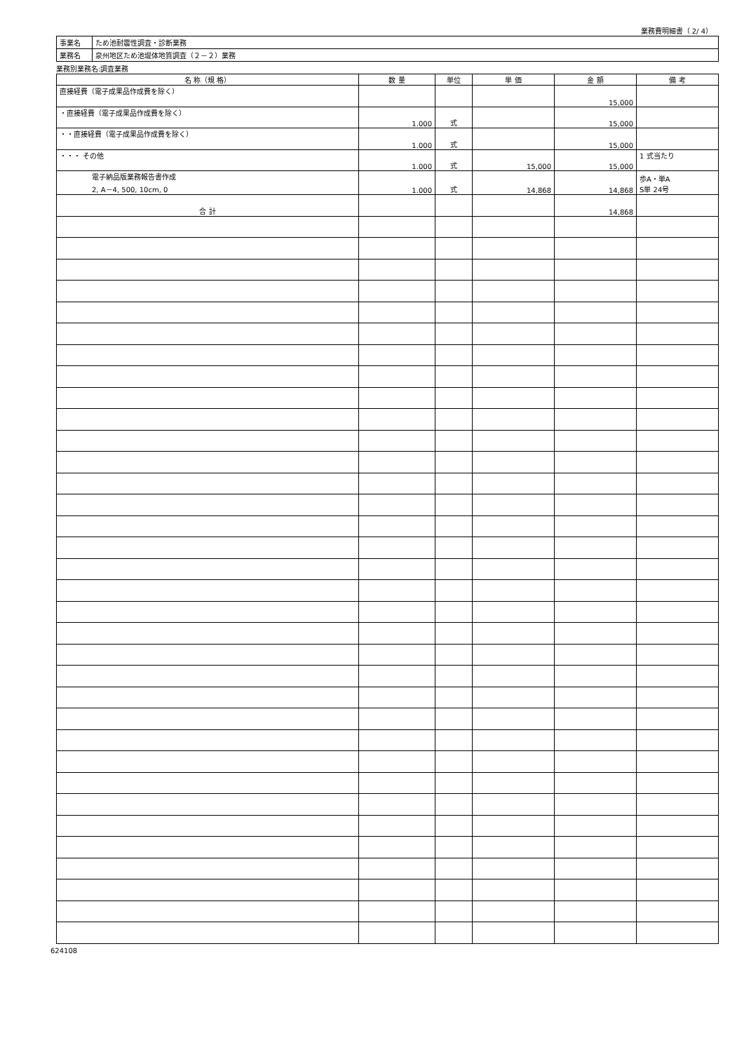業務費明細書（ 2/ 4）
| 事業名 | ため池耐震性調査・診断業務 |
| 業務名 | 泉州地区ため池堤体地質調査（２－２）業務 |
業務別業務名:調査業務
| 名 称（規 格） | 数 量 | 単位 | 単 価 | 金 額 | 備 考 |
| --- | --- | --- | --- | --- | --- |
| 直接経費（電子成果品作成費を除く） | | | | 15,000 | |
| ・直接経費（電子成果品作成費を除く） | 1.000 | 式 | | 15,000 | |
| ・・直接経費（電子成果品作成費を除く） | 1.000 | 式 | | 15,000 | |
| ・・・ その他 | 1.000 | 式 | 15,000 | 15,000 | 1 式当たり |
| 電子納品版業務報告書作成 2, A－4, 500, 10cm, 0 | 1.000 | 式 | 14,868 | 14,868 | 歩A・単A S単 24号 |
| 合 計 | | | | 14,868 | |
624108